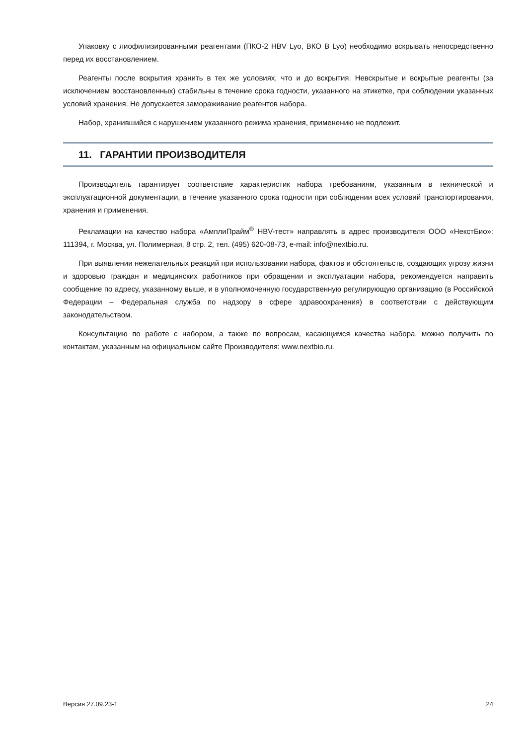Упаковку с лиофилизированными реагентами (ПКО-2 HBV Lyo, ВКО В Lyo) необходимо вскрывать непосредственно перед их восстановлением.
Реагенты после вскрытия хранить в тех же условиях, что и до вскрытия. Невскрытые и вскрытые реагенты (за исключением восстановленных) стабильны в течение срока годности, указанного на этикетке, при соблюдении указанных условий хранения. Не допускается замораживание реагентов набора.
Набор, хранившийся с нарушением указанного режима хранения, применению не подлежит.
11. ГАРАНТИИ ПРОИЗВОДИТЕЛЯ
Производитель гарантирует соответствие характеристик набора требованиям, указанным в технической и эксплуатационной документации, в течение указанного срока годности при соблюдении всех условий транспортирования, хранения и применения.
Рекламации на качество набора «АмплиПрайм<sup>®</sup> HBV-тест» направлять в адрес производителя ООО «НекстБио»: 111394, г. Москва, ул. Полимерная, 8 стр. 2, тел. (495) 620-08-73, e-mail: info@nextbio.ru.
При выявлении нежелательных реакций при использовании набора, фактов и обстоятельств, создающих угрозу жизни и здоровью граждан и медицинских работников при обращении и эксплуатации набора, рекомендуется направить сообщение по адресу, указанному выше, и в уполномоченную государственную регулирующую организацию (в Российской Федерации – Федеральная служба по надзору в сфере здравоохранения) в соответствии с действующим законодательством.
Консультацию по работе с набором, а также по вопросам, касающимся качества набора, можно получить по контактам, указанным на официальном сайте Производителя: www.nextbio.ru.
Версия 27.09.23-1 24